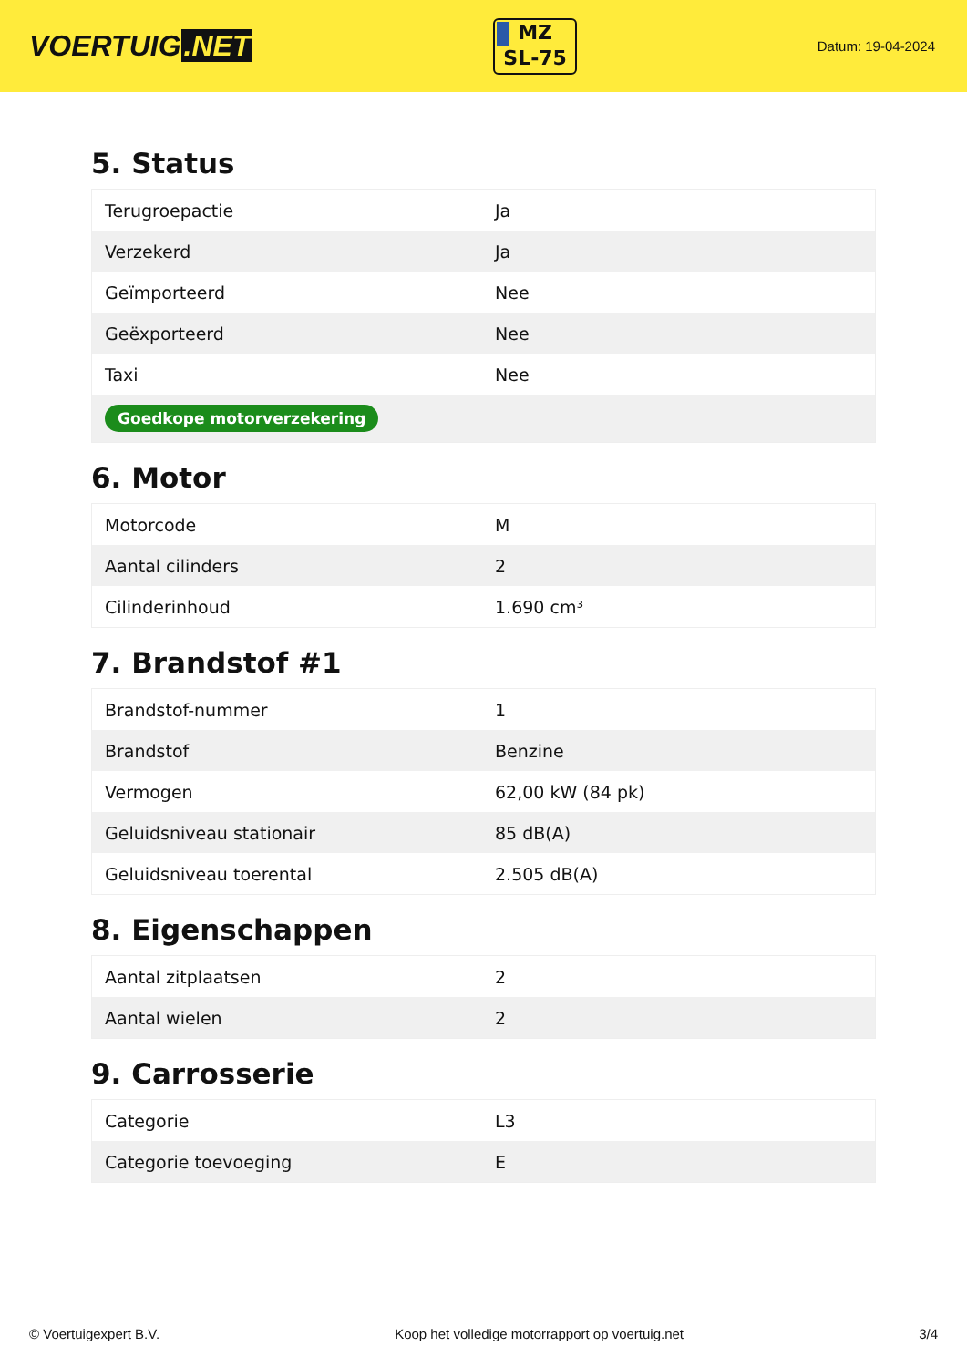VOERTUIG.NET
MZ
SL-75
Datum: 19-04-2024
5. Status
| Terugroepactie | Ja |
| Verzekerd | Ja |
| Geïmporteerd | Nee |
| Geëxporteerd | Nee |
| Taxi | Nee |
| Goedkope motorverzekering | |
6. Motor
| Motorcode | M |
| Aantal cilinders | 2 |
| Cilinderinhoud | 1.690 cm³ |
7. Brandstof #1
| Brandstof-nummer | 1 |
| Brandstof | Benzine |
| Vermogen | 62,00 kW (84 pk) |
| Geluidsniveau stationair | 85 dB(A) |
| Geluidsniveau toerental | 2.505 dB(A) |
8. Eigenschappen
| Aantal zitplaatsen | 2 |
| Aantal wielen | 2 |
9. Carrosserie
| Categorie | L3 |
| Categorie toevoeging | E |
© Voertuigexpert B.V. Koop het volledige motorrapport op voertuig.net 3/4